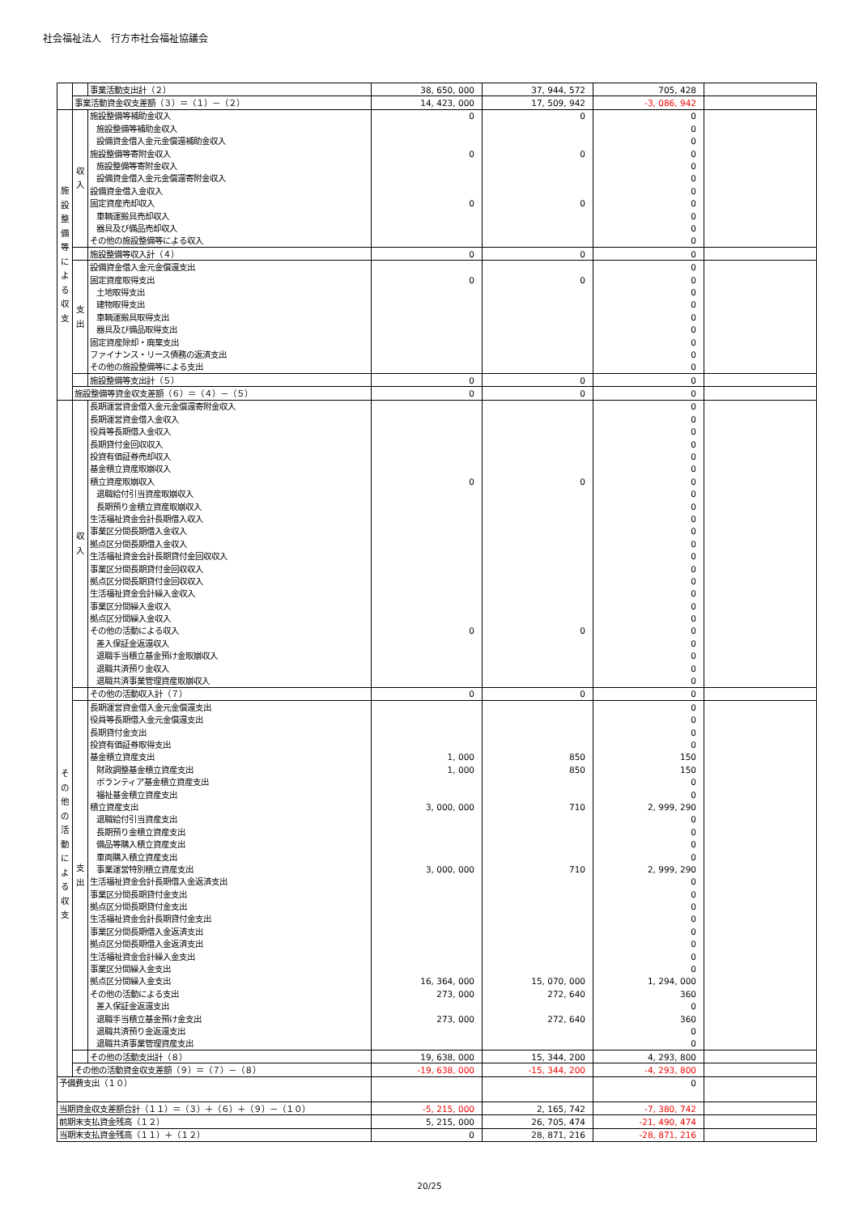社会福祉法人　行方市社会福祉協議会
| | | 事業活動支出計（２） | 38, 650, 000 | 37, 944, 572 | 705, 428 | |
| | 事業活動資金収支差額（３）＝（１）－（２） | | 14, 423, 000 | 17, 509, 942 | -3, 086, 942 | |
| 施 設 整 備 等 に よ る 収 支 | 収 入 | 施設整備等補助金収入 | 0 | 0 | 0 | |
| | | 施設整備等補助金収入 | | | 0 | |
| | | 設備資金借入金元金償還補助金収入 | | | 0 | |
| | | 施設整備等寄附金収入 | 0 | 0 | 0 | |
| | | 施設整備等寄附金収入 | | | 0 | |
| | | 設備資金借入金元金償還寄附金収入 | | | 0 | |
| | | 設備資金借入金収入 | | | 0 | |
| | | 固定資産売却収入 | 0 | 0 | 0 | |
| | | 車輌運搬具売却収入 | | | 0 | |
| | | 器具及び備品売却収入 | | | 0 | |
| | | その他の施設整備等による収入 | | | 0 | |
| | | 施設整備等収入計（４） | 0 | 0 | 0 | |
| | 支 出 | 設備資金借入金元金償還支出 | | | 0 | |
| | | 固定資産取得支出 | 0 | 0 | 0 | |
| | | 土地取得支出 | | | 0 | |
| | | 建物取得支出 | | | 0 | |
| | | 車輌運搬具取得支出 | | | 0 | |
| | | 器具及び備品取得支出 | | | 0 | |
| | | 固定資産除却・廃棄支出 | | | 0 | |
| | | ファイナンス・リース債務の返済支出 | | | 0 | |
| | | その他の施設整備等による支出 | | | 0 | |
| | | 施設整備等支出計（５） | 0 | 0 | 0 | |
| | 施設整備等資金収支差額（６）＝（４）－（５） | | 0 | 0 | 0 | |
| そ の 他 の 活 動 に よ る 収 支 | 収 入 | 長期運営資金借入金元金償還寄附金収入 | | | 0 | |
| | | 長期運営資金借入金収入 | | | 0 | |
| | | 役員等長期借入金収入 | | | 0 | |
| | | 長期貸付金回収収入 | | | 0 | |
| | | 投資有価証券売却収入 | | | 0 | |
| | | 基金積立資産取崩収入 | | | 0 | |
| | | 積立資産取崩収入 | 0 | 0 | 0 | |
| | | 退職給付引当資産取崩収入 | | | 0 | |
| | | 長期預り金積立資産取崩収入 | | | 0 | |
| | | 生活福祉資金会計長期借入収入 | | | 0 | |
| | | 事業区分間長期借入金収入 | | | 0 | |
| | | 拠点区分間長期借入金収入 | | | 0 | |
| | | 生活福祉資金会計長期貸付金回収収入 | | | 0 | |
| | | 事業区分間長期貸付金回収収入 | | | 0 | |
| | | 拠点区分間長期貸付金回収収入 | | | 0 | |
| | | 生活福祉資金会計繰入金収入 | | | 0 | |
| | | 事業区分間繰入金収入 | | | 0 | |
| | | 拠点区分間繰入金収入 | | | 0 | |
| | | その他の活動による収入 | 0 | 0 | 0 | |
| | | 差入保証金返還収入 | | | 0 | |
| | | 退職手当積立基金預け金取崩収入 | | | 0 | |
| | | 退職共済預り金収入 | | | 0 | |
| | | 退職共済事業管理資産取崩収入 | | | 0 | |
| | | その他の活動収入計（７） | 0 | 0 | 0 | |
| | 支 出 | 長期運営資金借入金元金償還支出 | | | 0 | |
| | | 役員等長期借入金元金償還支出 | | | 0 | |
| | | 長期貸付金支出 | | | 0 | |
| | | 投資有価証券取得支出 | | | 0 | |
| | | 基金積立資産支出 | 1, 000 | 850 | 150 | |
| | | 財政調整基金積立資産支出 | 1, 000 | 850 | 150 | |
| | | ボランティア基金積立資産支出 | | | 0 | |
| | | 福祉基金積立資産支出 | | | 0 | |
| | | 積立資産支出 | 3, 000, 000 | 710 | 2, 999, 290 | |
| | | 退職給付引当資産支出 | | | 0 | |
| | | 長期預り金積立資産支出 | | | 0 | |
| | | 備品等購入積立資産支出 | | | 0 | |
| | | 車両購入積立資産支出 | | | 0 | |
| | | 事業運営特別積立資産支出 | 3, 000, 000 | 710 | 2, 999, 290 | |
| | | 生活福祉資金会計長期借入金返済支出 | | | 0 | |
| | | 事業区分間長期貸付金支出 | | | 0 | |
| | | 拠点区分間長期貸付金支出 | | | 0 | |
| | | 生活福祉資金会計長期貸付金支出 | | | 0 | |
| | | 事業区分間長期借入金返済支出 | | | 0 | |
| | | 拠点区分間長期借入金返済支出 | | | 0 | |
| | | 生活福祉資金会計繰入金支出 | | | 0 | |
| | | 事業区分間繰入金支出 | | | 0 | |
| | | 拠点区分間繰入金支出 | 16, 364, 000 | 15, 070, 000 | 1, 294, 000 | |
| | | その他の活動による支出 | 273, 000 | 272, 640 | 360 | |
| | | 差入保証金返還支出 | | | 0 | |
| | | 退職手当積立基金預け金支出 | 273, 000 | 272, 640 | 360 | |
| | | 退職共済預り金返還支出 | | | 0 | |
| | | 退職共済事業管理資産支出 | | | 0 | |
| | | その他の活動支出計（８） | 19, 638, 000 | 15, 344, 200 | 4, 293, 800 | |
| | その他の活動資金収支差額（９）＝（７）－（８） | | -19, 638, 000 | -15, 344, 200 | -4, 293, 800 | |
| 予備費支出（１０） | | | | | 0 | |
| 当期資金収支差額合計（１１）＝（３）＋（６）＋（９）－（１０） | | | -5, 215, 000 | 2, 165, 742 | -7, 380, 742 | |
| 前期末支払資金残高（１２） | | | 5, 215, 000 | 26, 705, 474 | -21, 490, 474 | |
| 当期末支払資金残高（１１）＋（１２） | | | 0 | 28, 871, 216 | -28, 871, 216 | |
20/25